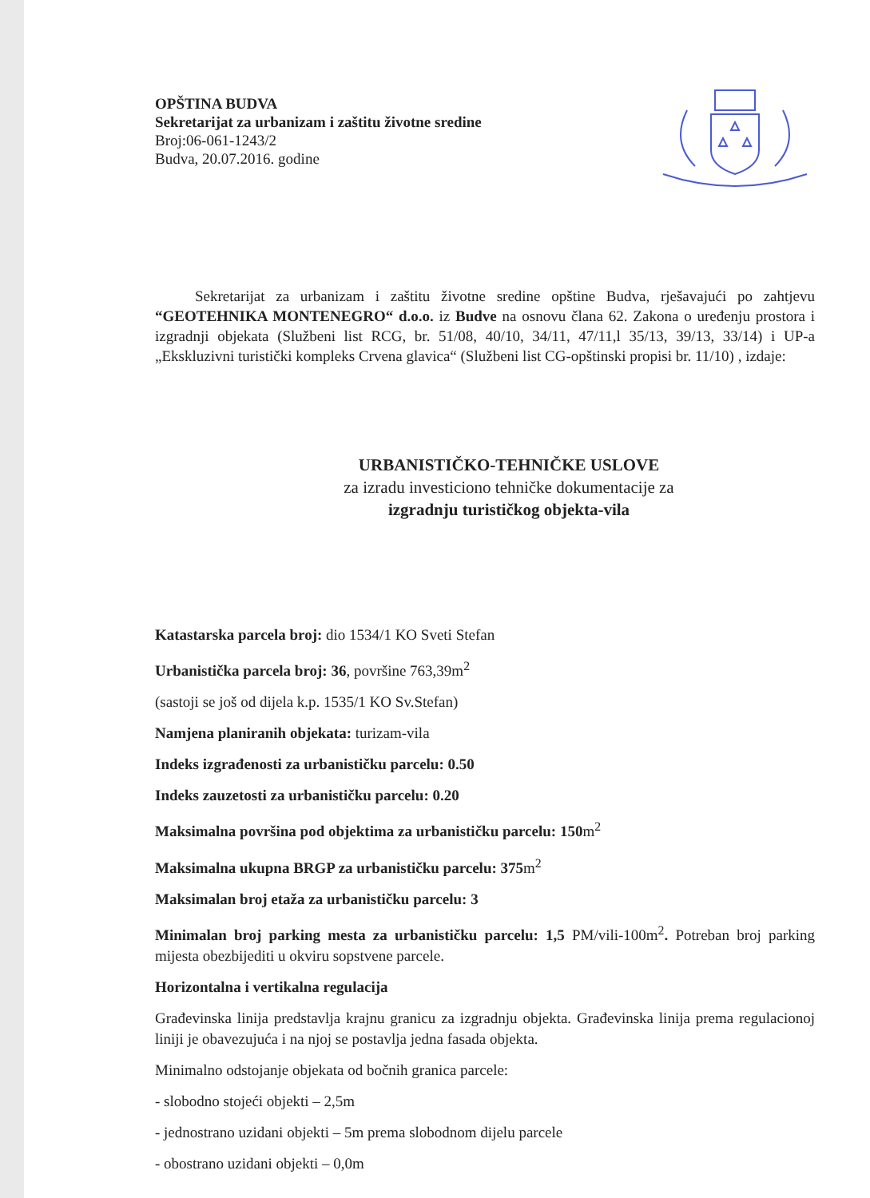OPŠTINA BUDVA
Sekretarijat za urbanizam i zaštitu životne sredine
Broj:06-061-1243/2
Budva, 20.07.2016. godine
Sekretarijat za urbanizam i zaštitu životne sredine opštine Budva, rješavajući po zahtjevu “GEOTEHNIKA MONTENEGRO“ d.o.o. iz Budve na osnovu člana 62. Zakona o uređenju prostora i izgradnji objekata (Službeni list RCG, br. 51/08, 40/10, 34/11, 47/11,l 35/13, 39/13, 33/14) i UP-a „Ekskluzivni turistički kompleks Crvena glavica“ (Službeni list CG-opštinski propisi br. 11/10) , izdaje:
URBANISTIČKO-TEHNIČKE USLOVE
za izradu investiciono tehničke dokumentacije za
izgradnju turističkog objekta-vila
Katastarska parcela broj: dio 1534/1 KO Sveti Stefan
Urbanistička parcela broj: 36, površine 763,39m<sup>2</sup>
(sastoji se još od dijela k.p. 1535/1 KO Sv.Stefan)
Namjena planiranih objekata: turizam-vila
Indeks izgrađenosti za urbanističku parcelu: 0.50
Indeks zauzetosti za urbanističku parcelu: 0.20
Maksimalna površina pod objektima za urbanističku parcelu: 150m<sup>2</sup>
Maksimalna ukupna BRGP za urbanističku parcelu: 375m<sup>2</sup>
Maksimalan broj etaža za urbanističku parcelu: 3
Minimalan broj parking mesta za urbanističku parcelu: 1,5 PM/vili-100m<sup>2</sup>. Potreban broj parking mijesta obezbijediti u okviru sopstvene parcele.
Horizontalna i vertikalna regulacija
Građevinska linija predstavlja krajnu granicu za izgradnju objekta. Građevinska linija prema regulacionoj liniji je obavezujuća i na njoj se postavlja jedna fasada objekta.
Minimalno odstojanje objekata od bočnih granica parcele:
- slobodno stojeći objekti – 2,5m
- jednostrano uzidani objekti – 5m prema slobodnom dijelu parcele
- obostrano uzidani objekti – 0,0m